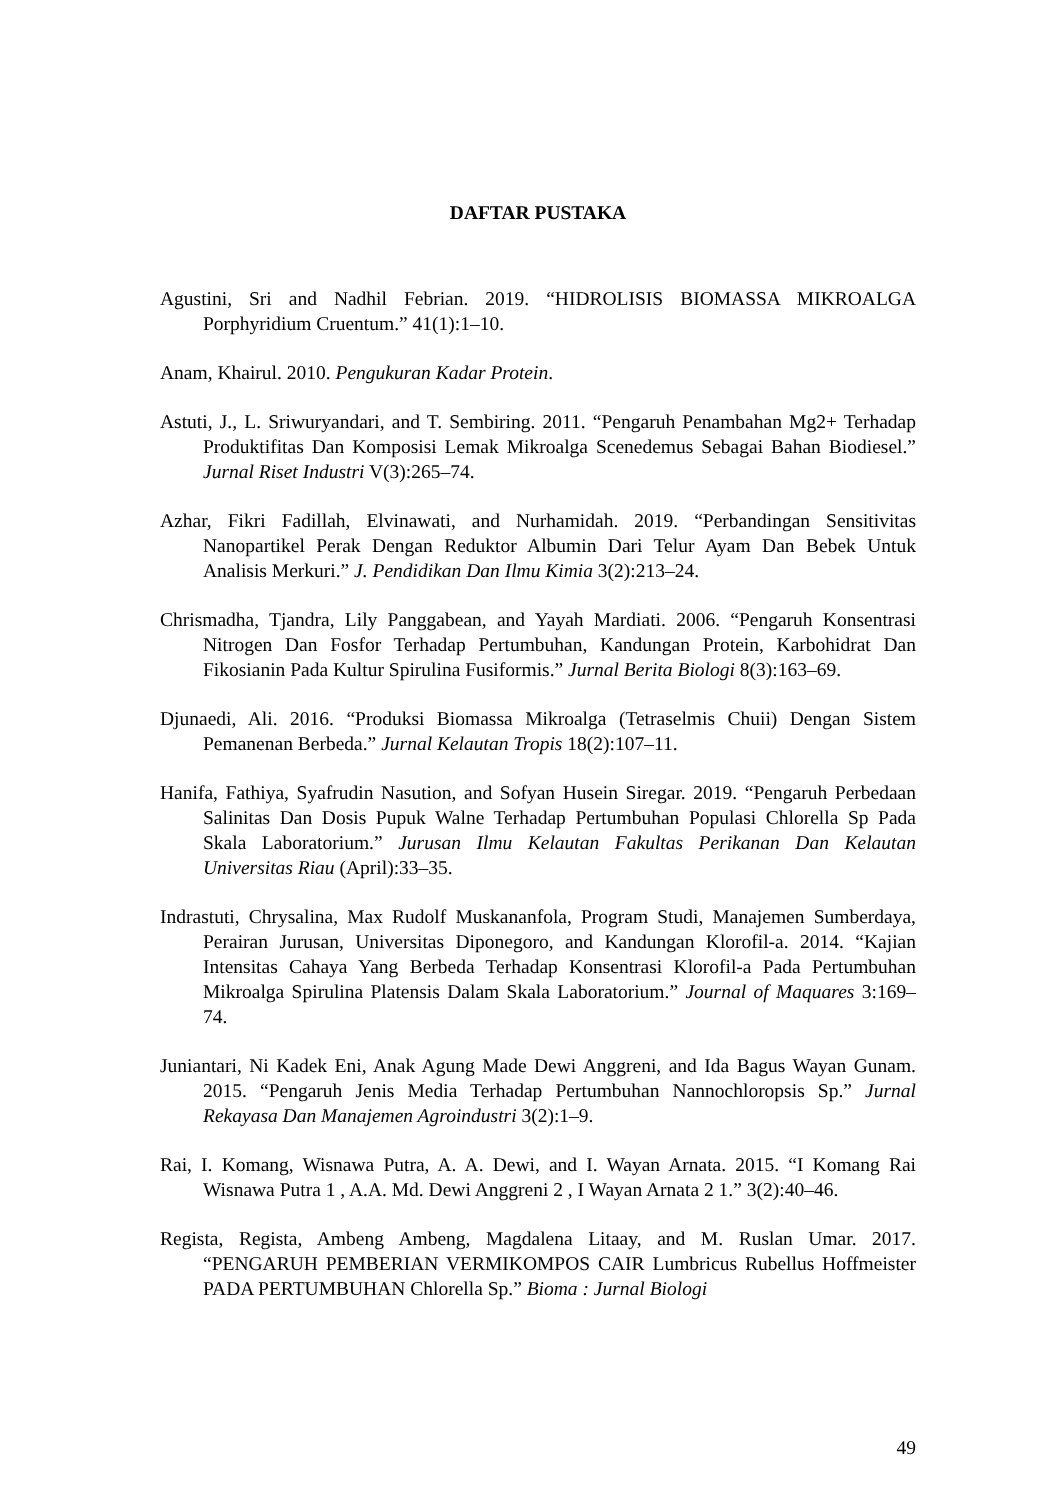DAFTAR PUSTAKA
Agustini, Sri and Nadhil Febrian. 2019. “HIDROLISIS BIOMASSA MIKROALGA Porphyridium Cruentum.” 41(1):1–10.
Anam, Khairul. 2010. Pengukuran Kadar Protein.
Astuti, J., L. Sriwuryandari, and T. Sembiring. 2011. “Pengaruh Penambahan Mg2+ Terhadap Produktifitas Dan Komposisi Lemak Mikroalga Scenedemus Sebagai Bahan Biodiesel.” Jurnal Riset Industri V(3):265–74.
Azhar, Fikri Fadillah, Elvinawati, and Nurhamidah. 2019. “Perbandingan Sensitivitas Nanopartikel Perak Dengan Reduktor Albumin Dari Telur Ayam Dan Bebek Untuk Analisis Merkuri.” J. Pendidikan Dan Ilmu Kimia 3(2):213–24.
Chrismadha, Tjandra, Lily Panggabean, and Yayah Mardiati. 2006. “Pengaruh Konsentrasi Nitrogen Dan Fosfor Terhadap Pertumbuhan, Kandungan Protein, Karbohidrat Dan Fikosianin Pada Kultur Spirulina Fusiformis.” Jurnal Berita Biologi 8(3):163–69.
Djunaedi, Ali. 2016. “Produksi Biomassa Mikroalga (Tetraselmis Chuii) Dengan Sistem Pemanenan Berbeda.” Jurnal Kelautan Tropis 18(2):107–11.
Hanifa, Fathiya, Syafrudin Nasution, and Sofyan Husein Siregar. 2019. “Pengaruh Perbedaan Salinitas Dan Dosis Pupuk Walne Terhadap Pertumbuhan Populasi Chlorella Sp Pada Skala Laboratorium.” Jurusan Ilmu Kelautan Fakultas Perikanan Dan Kelautan Universitas Riau (April):33–35.
Indrastuti, Chrysalina, Max Rudolf Muskananfola, Program Studi, Manajemen Sumberdaya, Perairan Jurusan, Universitas Diponegoro, and Kandungan Klorofil-a. 2014. “Kajian Intensitas Cahaya Yang Berbeda Terhadap Konsentrasi Klorofil-a Pada Pertumbuhan Mikroalga Spirulina Platensis Dalam Skala Laboratorium.” Journal of Maquares 3:169–74.
Juniantari, Ni Kadek Eni, Anak Agung Made Dewi Anggreni, and Ida Bagus Wayan Gunam. 2015. “Pengaruh Jenis Media Terhadap Pertumbuhan Nannochloropsis Sp.” Jurnal Rekayasa Dan Manajemen Agroindustri 3(2):1–9.
Rai, I. Komang, Wisnawa Putra, A. A. Dewi, and I. Wayan Arnata. 2015. “I Komang Rai Wisnawa Putra 1 , A.A. Md. Dewi Anggreni 2 , I Wayan Arnata 2 1.” 3(2):40–46.
Regista, Regista, Ambeng Ambeng, Magdalena Litaay, and M. Ruslan Umar. 2017. “PENGARUH PEMBERIAN VERMIKOMPOS CAIR Lumbricus Rubellus Hoffmeister PADA PERTUMBUHAN Chlorella Sp.” Bioma : Jurnal Biologi
49